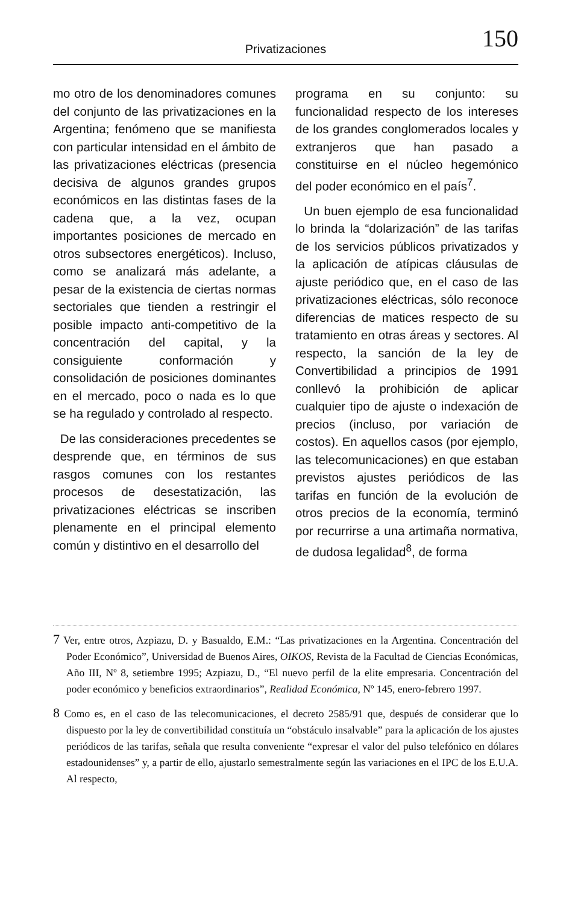150 Privatizaciones
mo otro de los denominadores comunes del conjunto de las privatizaciones en la Argentina; fenómeno que se manifiesta con particular intensidad en el ámbito de las privatizaciones eléctricas (presencia decisiva de algunos grandes grupos económicos en las distintas fases de la cadena que, a la vez, ocupan importantes posiciones de mercado en otros subsectores energéticos). Incluso, como se analizará más adelante, a pesar de la existencia de ciertas normas sectoriales que tienden a restringir el posible impacto anti-competitivo de la concentración del capital, y la consiguiente conformación y consolidación de posiciones dominantes en el mercado, poco o nada es lo que se ha regulado y controlado al respecto.
De las consideraciones precedentes se desprende que, en términos de sus rasgos comunes con los restantes procesos de desestatización, las privatizaciones eléctricas se inscriben plenamente en el principal elemento común y distintivo en el desarrollo del
programa en su conjunto: su funcionalidad respecto de los intereses de los grandes conglomerados locales y extranjeros que han pasado a constituirse en el núcleo hegemónico del poder económico en el país<sup>7</sup>.
Un buen ejemplo de esa funcionalidad lo brinda la “dolarización” de las tarifas de los servicios públicos privatizados y la aplicación de atípicas cláusulas de ajuste periódico que, en el caso de las privatizaciones eléctricas, sólo reconoce diferencias de matices respecto de su tratamiento en otras áreas y sectores. Al respecto, la sanción de la ley de Convertibilidad a principios de 1991 conllevó la prohibición de aplicar cualquier tipo de ajuste o indexación de precios (incluso, por variación de costos). En aquellos casos (por ejemplo, las telecomunicaciones) en que estaban previstos ajustes periódicos de las tarifas en función de la evolución de otros precios de la economía, terminó por recurrirse a una artimaña normativa, de dudosa legalidad<sup>8</sup>, de forma
7 Ver, entre otros, Azpiazu, D. y Basualdo, E.M.: “Las privatizaciones en la Argentina. Concentración del Poder Económico”, Universidad de Buenos Aires, OIKOS, Revista de la Facultad de Ciencias Económicas, Año III, Nº 8, setiembre 1995; Azpiazu, D., “El nuevo perfil de la elite empresaria. Concentración del poder económico y beneficios extraordinarios”, Realidad Económica, Nº 145, enero-febrero 1997.
8 Como es, en el caso de las telecomunicaciones, el decreto 2585/91 que, después de considerar que lo dispuesto por la ley de convertibilidad constituía un “obstáculo insalvable” para la aplicación de los ajustes periódicos de las tarifas, señala que resulta conveniente “expresar el valor del pulso telefónico en dólares estadounidenses” y, a partir de ello, ajustarlo semestralmente según las variaciones en el IPC de los E.U.A. Al respecto,